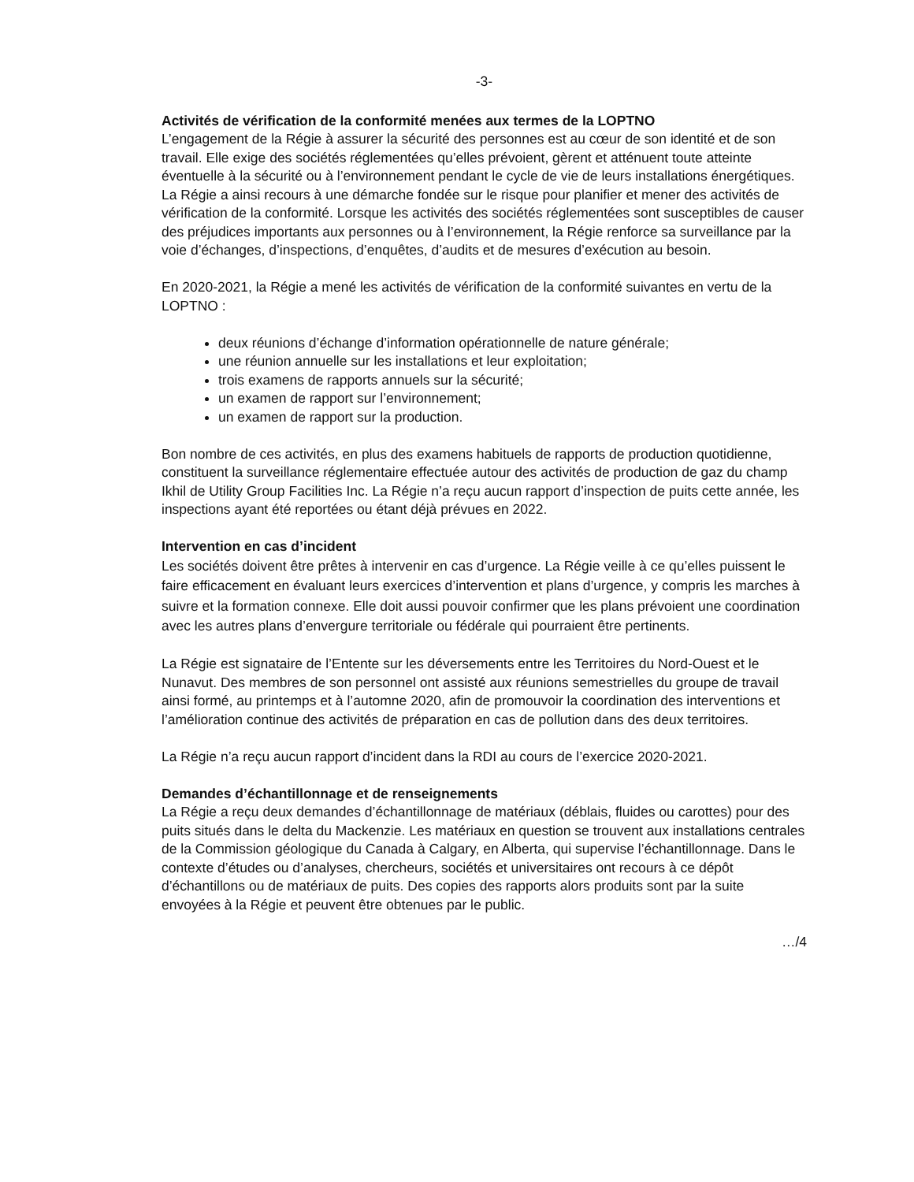-3-
Activités de vérification de la conformité menées aux termes de la LOPTNO
L’engagement de la Régie à assurer la sécurité des personnes est au cœur de son identité et de son travail. Elle exige des sociétés réglementées qu’elles prévoient, gèrent et atténuent toute atteinte éventuelle à la sécurité ou à l’environnement pendant le cycle de vie de leurs installations énergétiques. La Régie a ainsi recours à une démarche fondée sur le risque pour planifier et mener des activités de vérification de la conformité. Lorsque les activités des sociétés réglementées sont susceptibles de causer des préjudices importants aux personnes ou à l’environnement, la Régie renforce sa surveillance par la voie d’échanges, d’inspections, d’enquêtes, d’audits et de mesures d’exécution au besoin.
En 2020-2021, la Régie a mené les activités de vérification de la conformité suivantes en vertu de la LOPTNO :
deux réunions d’échange d’information opérationnelle de nature générale;
une réunion annuelle sur les installations et leur exploitation;
trois examens de rapports annuels sur la sécurité;
un examen de rapport sur l’environnement;
un examen de rapport sur la production.
Bon nombre de ces activités, en plus des examens habituels de rapports de production quotidienne, constituent la surveillance réglementaire effectuée autour des activités de production de gaz du champ Ikhil de Utility Group Facilities Inc. La Régie n’a reçu aucun rapport d’inspection de puits cette année, les inspections ayant été reportées ou étant déjà prévues en 2022.
Intervention en cas d’incident
Les sociétés doivent être prêtes à intervenir en cas d’urgence. La Régie veille à ce qu’elles puissent le faire efficacement en évaluant leurs exercices d’intervention et plans d’urgence, y compris les marches à suivre et la formation connexe. Elle doit aussi pouvoir confirmer que les plans prévoient une coordination avec les autres plans d’envergure territoriale ou fédérale qui pourraient être pertinents.
La Régie est signataire de l’Entente sur les déversements entre les Territoires du Nord-Ouest et le Nunavut. Des membres de son personnel ont assisté aux réunions semestrielles du groupe de travail ainsi formé, au printemps et à l’automne 2020, afin de promouvoir la coordination des interventions et l’amélioration continue des activités de préparation en cas de pollution dans des deux territoires.
La Régie n’a reçu aucun rapport d’incident dans la RDI au cours de l’exercice 2020-2021.
Demandes d’échantillonnage et de renseignements
La Régie a reçu deux demandes d’échantillonnage de matériaux (déblais, fluides ou carottes) pour des puits situés dans le delta du Mackenzie. Les matériaux en question se trouvent aux installations centrales de la Commission géologique du Canada à Calgary, en Alberta, qui supervise l’échantillonnage. Dans le contexte d’études ou d’analyses, chercheurs, sociétés et universitaires ont recours à ce dépôt d’échantillons ou de matériaux de puits. Des copies des rapports alors produits sont par la suite envoyées à la Régie et peuvent être obtenues par le public.
…/4